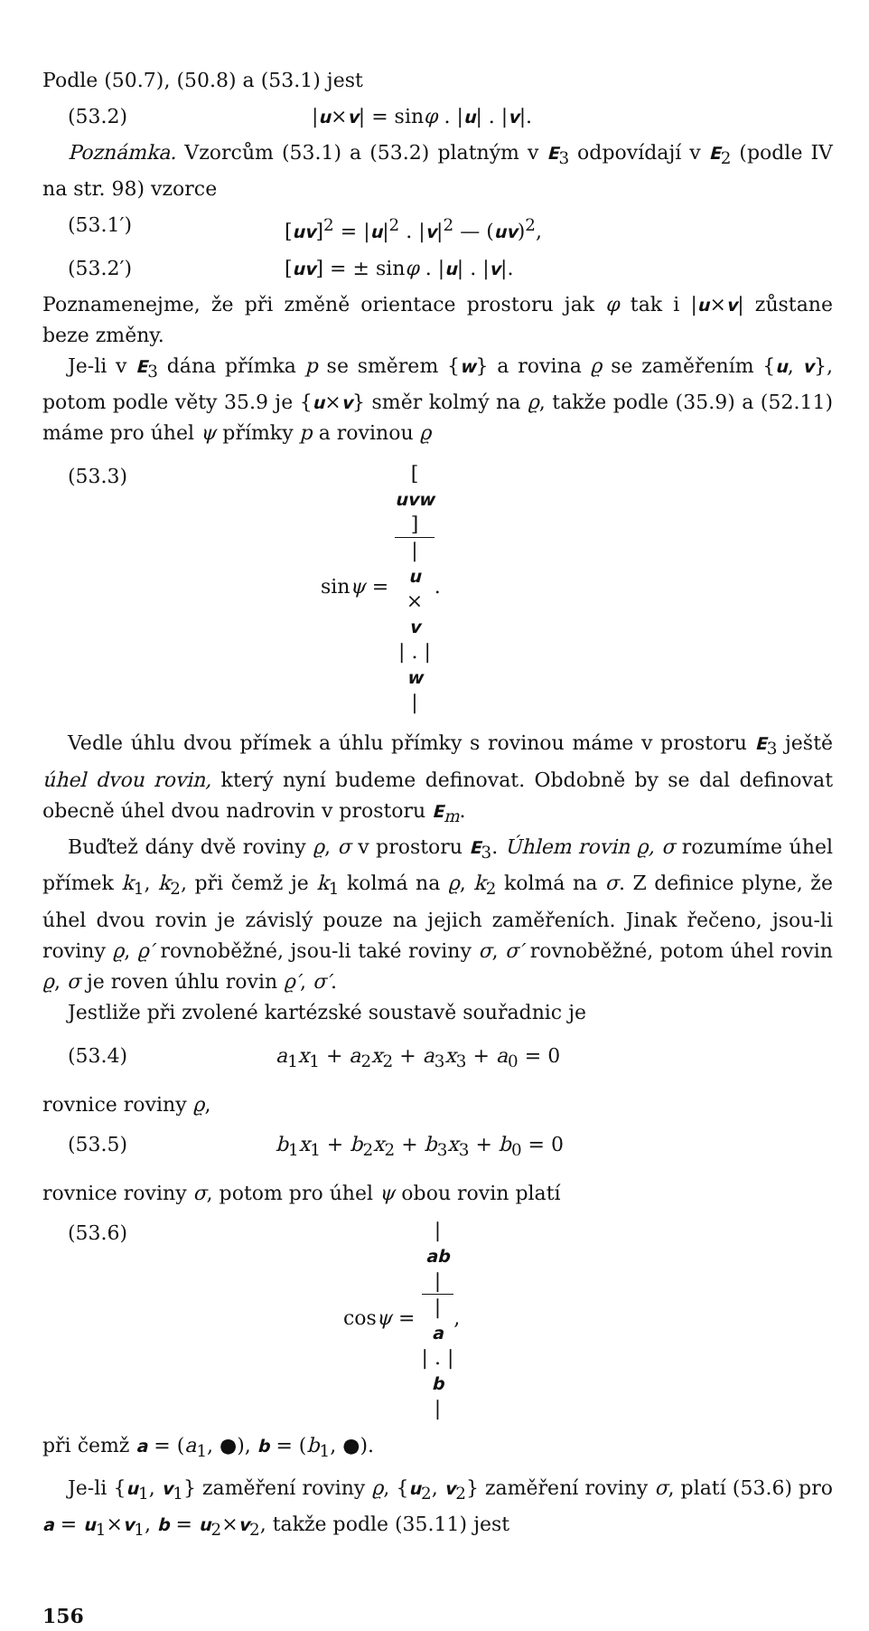Podle (50.7), (50.8) a (53.1) jest
(53.2) |u×v| = sinφ . |u| . |v|.
Poznámka. Vzorcům (53.1) a (53.2) platným v E<sub>3</sub> odpovídají v E<sub>2</sub> (podle IV na str. 98) vzorce
(53.1′) [uv]<sup>2</sup> = |u|<sup>2</sup> . |v|<sup>2</sup> — (uv)<sup>2</sup>,
(53.2′) [uv] = ± sinφ . |u| . |v|.
Poznamenejme, že při změně orientace prostoru jak φ tak i |u×v| zůstane beze změny.
Je-li v E<sub>3</sub> dána přímka p se směrem {w} a rovina ϱ se zaměřením {u, v}, potom podle věty 35.9 je {u×v} směr kolmý na ϱ, takže podle (35.9) a (52.11) máme pro úhel ψ přímky p a rovinou ϱ
(53.3) sinψ = [uvw] |
u
×
v
| . |
w
|.
Vedle úhlu dvou přímek a úhlu přímky s rovinou máme v prostoru E<sub>3</sub> ještě úhel dvou rovin, který nyní budeme definovat. Obdobně by se dal definovat obecně úhel dvou nadrovin v prostoru E<sub>m</sub>.
Buďtež dány dvě roviny ϱ, σ v prostoru E<sub>3</sub>. Úhlem rovin ϱ, σ rozumíme úhel přímek k<sub>1</sub>, k<sub>2</sub>, při čemž je k<sub>1</sub> kolmá na ϱ, k<sub>2</sub> kolmá na σ. Z definice plyne, že úhel dvou rovin je závislý pouze na jejich zaměřeních. Jinak řečeno, jsou-li roviny ϱ, ϱ′ rovnoběžné, jsou-li také roviny σ, σ′ rovnoběžné, potom úhel rovin ϱ, σ je roven úhlu rovin ϱ′, σ′.
Jestliže při zvolené kartézské soustavě souřadnic je
(53.4) a<sub>1</sub>x<sub>1</sub> + a<sub>2</sub>x<sub>2</sub> + a<sub>3</sub>x<sub>3</sub> + a<sub>0</sub> = 0
rovnice roviny ϱ,
(53.5) b<sub>1</sub>x<sub>1</sub> + b<sub>2</sub>x<sub>2</sub> + b<sub>3</sub>x<sub>3</sub> + b<sub>0</sub> = 0
rovnice roviny σ, potom pro úhel ψ obou rovin platí
(53.6) cosψ = |
ab
| |
a
| . |
b
|,
při čemž a = (a<sub>1</sub>, ●), b = (b<sub>1</sub>, ●).
Je-li {u<sub>1</sub>, v<sub>1</sub>} zaměření roviny ϱ, {u<sub>2</sub>, v<sub>2</sub>} zaměření roviny σ, platí (53.6) pro a = u<sub>1</sub>×v<sub>1</sub>, b = u<sub>2</sub>×v<sub>2</sub>, takže podle (35.11) jest
156